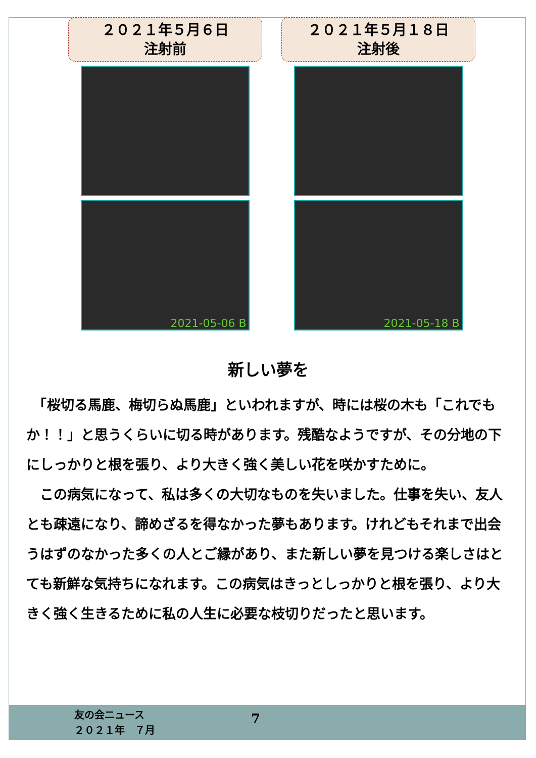２０２１年５月６日
注射前
2021-05-06 B
２０２１年５月１８日
注射後
2021-05-18 B
新しい夢を
　「桜切る馬鹿、梅切らぬ馬鹿」といわれますが、時には桜の木も「これでもか！！」と思うくらいに切る時があります。残酷なようですが、その分地の下にしっかりと根を張り、より大きく強く美しい花を咲かすために。
　この病気になって、私は多くの大切なものを失いました。仕事を失い、友人とも疎遠になり、諦めざるを得なかった夢もあります。けれどもそれまで出会うはずのなかった多くの人とご縁があり、また新しい夢を見つける楽しさはとても新鮮な気持ちになれます。この病気はきっとしっかりと根を張り、より大きく強く生きるために私の人生に必要な枝切りだったと思います。
友の会ニュース
２０２１年　７月
7